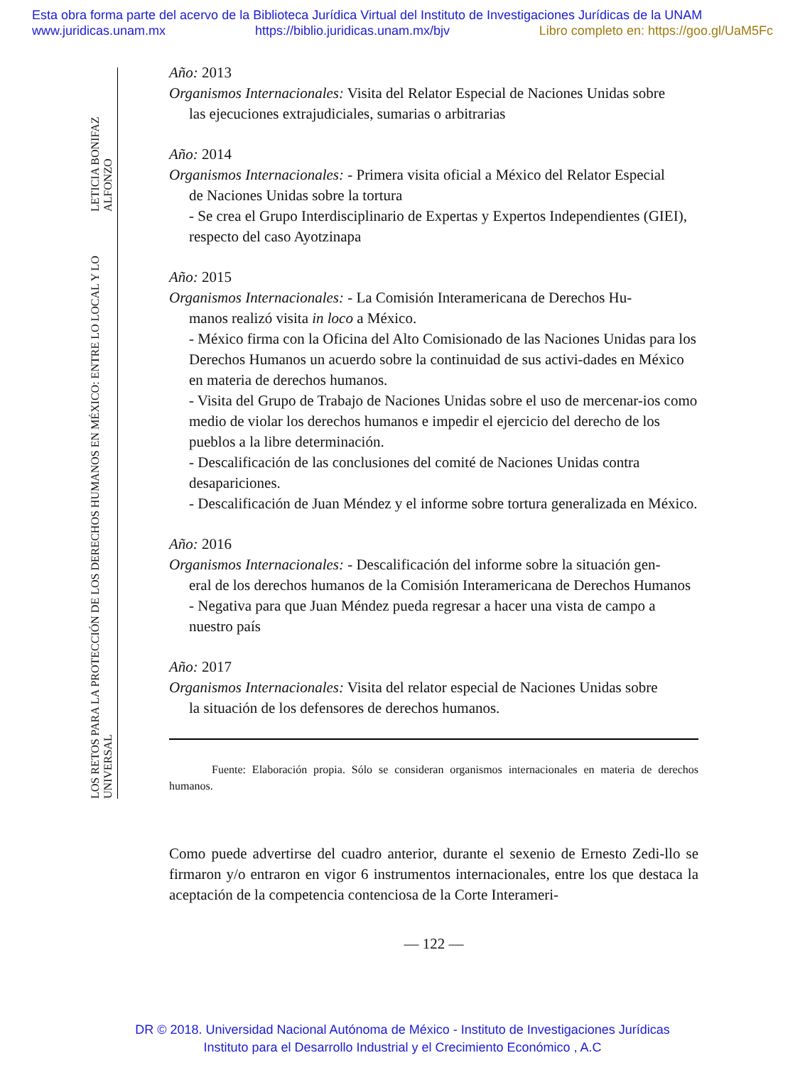Esta obra forma parte del acervo de la Biblioteca Jurídica Virtual del Instituto de Investigaciones Jurídicas de la UNAM
www.juridicas.unam.mx https://biblio.juridicas.unam.mx/bjv Libro completo en: https://goo.gl/UaM5Fc
LETICIA BONIFAZ ALFONZO
LOS RETOS PARA LA PROTECCIÓN DE LOS DERECHOS HUMANOS EN MÉXICO: ENTRE LO LOCAL Y LO UNIVERSAL
Año: 2013
Organismos Internacionales: Visita del Relator Especial de Naciones Unidas sobre
las ejecuciones extrajudiciales, sumarias o arbitrarias
Año: 2014
Organismos Internacionales: - Primera visita oficial a México del Relator Especial
de Naciones Unidas sobre la tortura
- Se crea el Grupo Interdisciplinario de Expertas y Expertos Independientes (GIEI), respecto del caso Ayotzinapa
Año: 2015
Organismos Internacionales: - La Comisión Interamericana de Derechos Hu-
manos realizó visita in loco a México.
- México firma con la Oficina del Alto Comisionado de las Naciones Unidas para los Derechos Humanos un acuerdo sobre la continuidad de sus activi-dades en México en materia de derechos humanos.
- Visita del Grupo de Trabajo de Naciones Unidas sobre el uso de mercenar-ios como medio de violar los derechos humanos e impedir el ejercicio del derecho de los pueblos a la libre determinación.
- Descalificación de las conclusiones del comité de Naciones Unidas contra desapariciones.
- Descalificación de Juan Méndez y el informe sobre tortura generalizada en México.
Año: 2016
Organismos Internacionales: - Descalificación del informe sobre la situación gen-
eral de los derechos humanos de la Comisión Interamericana de Derechos Humanos
- Negativa para que Juan Méndez pueda regresar a hacer una vista de campo a nuestro país
Año: 2017
Organismos Internacionales: Visita del relator especial de Naciones Unidas sobre
la situación de los defensores de derechos humanos.
Fuente: Elaboración propia. Sólo se consideran organismos internacionales en materia de derechos humanos.
Como puede advertirse del cuadro anterior, durante el sexenio de Ernesto Zedi-llo se firmaron y/o entraron en vigor 6 instrumentos internacionales, entre los que destaca la aceptación de la competencia contenciosa de la Corte Interameri-
— 122 —
DR © 2018. Universidad Nacional Autónoma de México - Instituto de Investigaciones Jurídicas
Instituto para el Desarrollo Industrial y el Crecimiento Económico , A.C